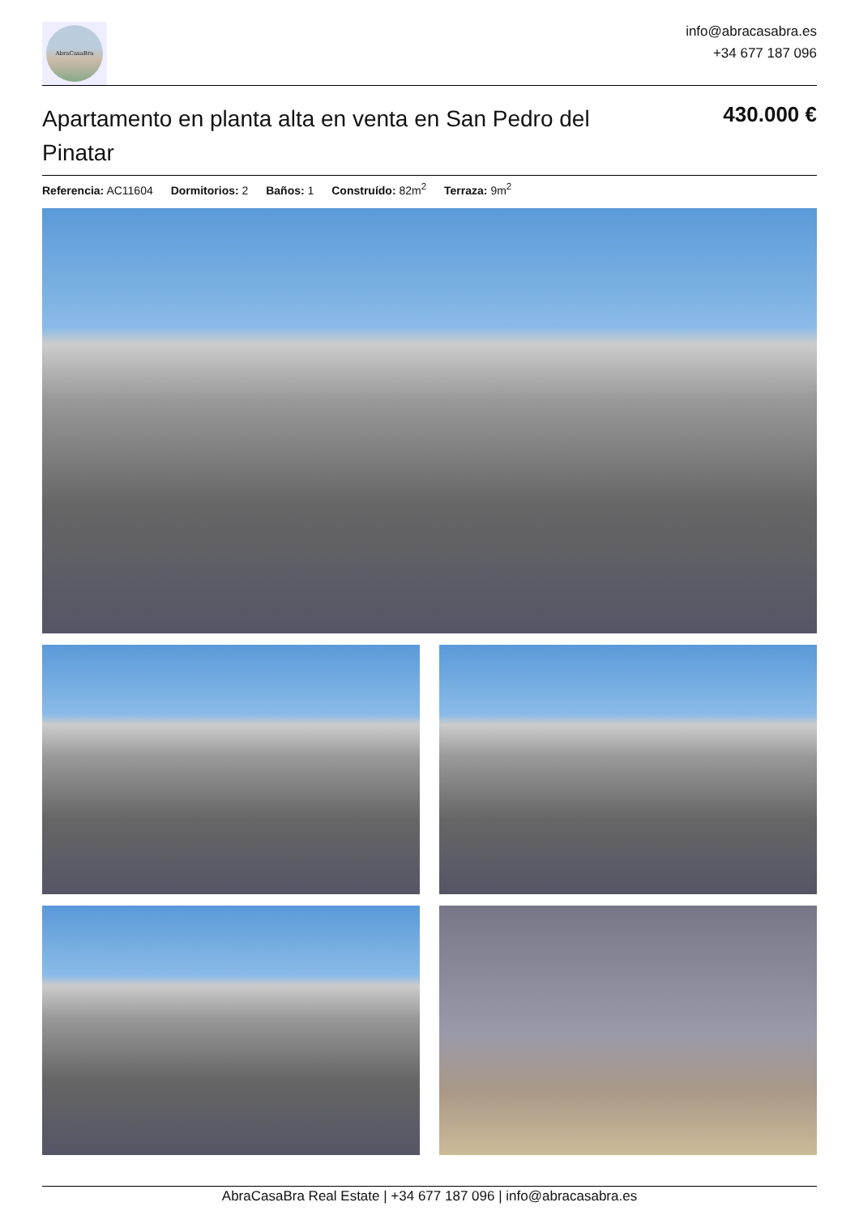AbraCasaBra
info@abracasabra.es
+34 677 187 096
Apartamento en planta alta en venta en San Pedro del Pinatar
430.000 €
Referencia: AC11604 Dormitorios: 2 Baños: 1 Construído: 82m<sup>2</sup> Terraza: 9m<sup>2</sup>
AbraCasaBra Real Estate | +34 677 187 096 | info@abracasabra.es